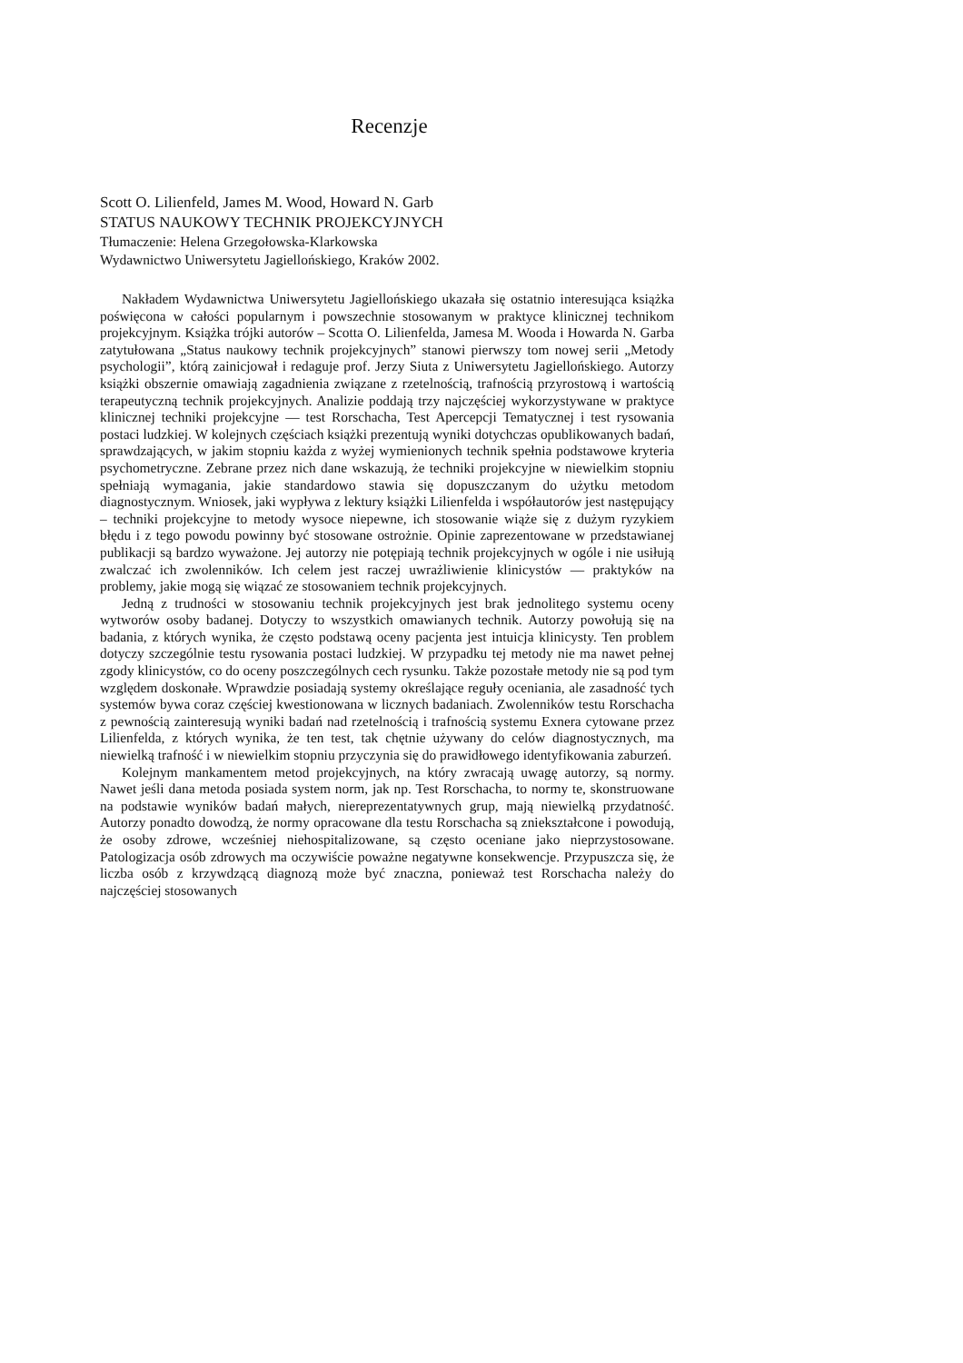Recenzje
Scott O. Lilienfeld, James M. Wood, Howard N. Garb
STATUS NAUKOWY TECHNIK PROJEKCYJNYCH
Tłumaczenie: Helena Grzegołowska-Klarkowska
Wydawnictwo Uniwersytetu Jagiellońskiego, Kraków 2002.
Nakładem Wydawnictwa Uniwersytetu Jagiellońskiego ukazała się ostatnio interesująca książka poświęcona w całości popularnym i powszechnie stosowanym w praktyce klinicznej technikom projekcyjnym. Książka trójki autorów – Scotta O. Lilienfelda, Jamesa M. Wooda i Howarda N. Garba zatytułowana „Status naukowy technik projekcyjnych” stanowi pierwszy tom nowej serii „Metody psychologii”, którą zainicjował i redaguje prof. Jerzy Siuta z Uniwersytetu Jagiellońskiego. Autorzy książki obszernie omawiają zagadnienia związane z rzetelnością, trafnością przyrostową i wartością terapeutyczną technik projekcyjnych. Analizie poddają trzy najczęściej wykorzystywane w praktyce klinicznej techniki projekcyjne — test Rorschacha, Test Apercepcji Tematycznej i test rysowania postaci ludzkiej. W kolejnych częściach książki prezentują wyniki dotychczas opublikowanych badań, sprawdzających, w jakim stopniu każda z wyżej wymienionych technik spełnia podstawowe kryteria psychometryczne. Zebrane przez nich dane wskazują, że techniki projekcyjne w niewielkim stopniu spełniają wymagania, jakie standardowo stawia się dopuszczanym do użytku metodom diagnostycznym. Wniosek, jaki wypływa z lektury książki Lilienfelda i współautorów jest następujący – techniki projekcyjne to metody wysoce niepewne, ich stosowanie wiąże się z dużym ryzykiem błędu i z tego powodu powinny być stosowane ostrożnie. Opinie zaprezentowane w przedstawianej publikacji są bardzo wyważone. Jej autorzy nie potępiają technik projekcyjnych w ogóle i nie usiłują zwalczać ich zwolenników. Ich celem jest raczej uwrażliwienie klinicystów — praktyków na problemy, jakie mogą się wiązać ze stosowaniem technik projekcyjnych.
Jedną z trudności w stosowaniu technik projekcyjnych jest brak jednolitego systemu oceny wytworów osoby badanej. Dotyczy to wszystkich omawianych technik. Autorzy powołują się na badania, z których wynika, że często podstawą oceny pacjenta jest intuicja klinicysty. Ten problem dotyczy szczególnie testu rysowania postaci ludzkiej. W przypadku tej metody nie ma nawet pełnej zgody klinicystów, co do oceny poszczególnych cech rysunku. Także pozostałe metody nie są pod tym względem doskonałe. Wprawdzie posiadają systemy określające reguły oceniania, ale zasadność tych systemów bywa coraz częściej kwestionowana w licznych badaniach. Zwolenników testu Rorschacha z pewnością zainteresują wyniki badań nad rzetelnością i trafnością systemu Exnera cytowane przez Lilienfelda, z których wynika, że ten test, tak chętnie używany do celów diagnostycznych, ma niewielką trafność i w niewielkim stopniu przyczynia się do prawidłowego identyfikowania zaburzeń.
Kolejnym mankamentem metod projekcyjnych, na który zwracają uwagę autorzy, są normy. Nawet jeśli dana metoda posiada system norm, jak np. Test Rorschacha, to normy te, skonstruowane na podstawie wyników badań małych, niereprezentatywnych grup, mają niewielką przydatność. Autorzy ponadto dowodzą, że normy opracowane dla testu Rorschacha są zniekształcone i powodują, że osoby zdrowe, wcześniej niehospitalizowane, są często oceniane jako nieprzystosowane. Patologizacja osób zdrowych ma oczywiście poważne negatywne konsekwencje. Przypuszcza się, że liczba osób z krzywdzącą diagnozą może być znaczna, ponieważ test Rorschacha należy do najczęściej stosowanych